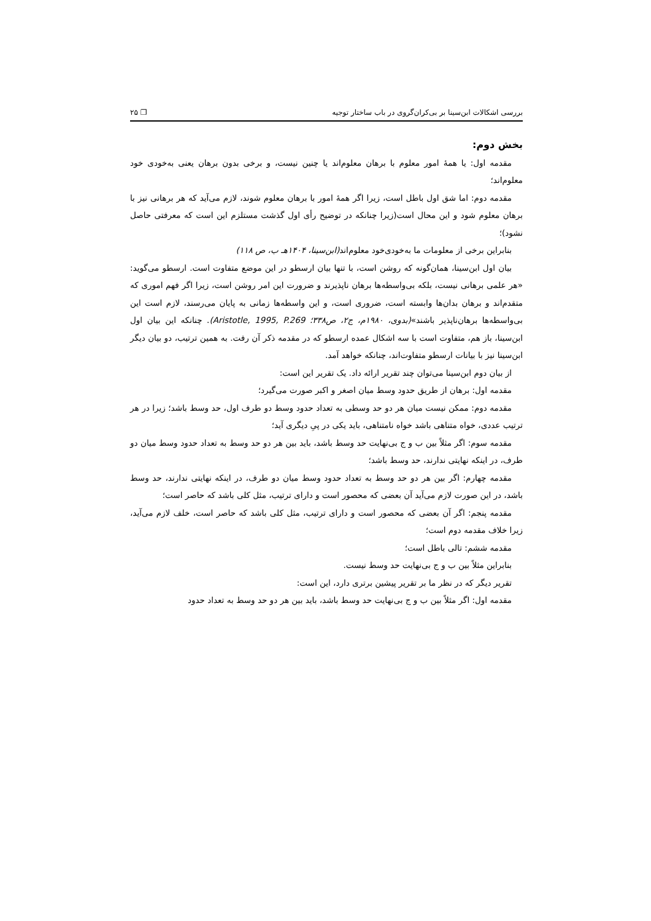بررسی اشکالات ابن‌سینا بر بی‌کران‌گروی در باب ساختار توجیه ❐ ۲۵
بخش دوم:
مقدمه اول: یا همهٔ امور معلوم با برهان معلوم‌اند یا چنین نیست، و برخی بدون برهان یعنی به‌خودی خود معلوم‌اند؛
مقدمه دوم: اما شق اول باطل است، زیرا اگر همهٔ امور با برهان معلوم شوند، لازم می‌آید که هر برهانی نیز با برهان معلوم شود و این محال است(زیرا چنانکه در توضیح رأی اول گذشت مستلزم این است که معرفتی حاصل نشود)؛
بنابراین برخی از معلومات ما به‌خودی‌خود معلوم‌اند(ابن‌سینا، ۱۴۰۴هـ ب، ص ۱۱۸)
بیان اول ابن‌سینا، همان‌گونه که روشن است، با تنها بیان ارسطو در این موضع متفاوت است. ارسطو می‌گوید: «هر علمی برهانی نیست، بلکه بی‌واسطه‌ها برهان ناپذیرند و ضرورت این امر روشن است، زیرا اگر فهم اموری که متقدم‌اند و برهان بدان‌ها وابسته است، ضروری است، و این واسطه‌ها زمانی به پایان می‌رسند، لازم است این بی‌واسطه‌ها برهان‌ناپذیر باشند»(بدوی، ۱۹۸۰م، ج۲، ص۳۳۸؛ Aristotle, 1995, P.269). چنانکه این بیان اول ابن‌سینا، باز هم، متفاوت است با سه اشکال عمده ارسطو که در مقدمه ذکر آن رفت. به همین ترتیب، دو بیان دیگر ابن‌سینا نیز با بیانات ارسطو متفاوت‌اند، چنانکه خواهد آمد.
از بیان دوم ابن‌سینا می‌توان چند تقریر ارائه داد. یک تقریر این است:
مقدمه اول: برهان از طریق حدود وسط میان اصغر و اکبر صورت می‌گیرد؛
مقدمه دوم: ممکن نیست میان هر دو حد وسطی به تعداد حدود وسط دو طرف اول، حد وسط باشد؛ زیرا در هر ترتیب عددی، خواه متناهی باشد خواه نامتناهی، باید یکی در پیِ دیگری آید؛
مقدمه سوم: اگر مثلاً بین ب و ج بی‌نهایت حد وسط باشد، باید بین هر دو حد وسط به تعداد حدود وسط میان دو طرف، در اینکه نهایتی ندارند، حد وسط باشد؛
مقدمه چهارم: اگر بین هر دو حد وسط به تعداد حدود وسط میان دو طرف، در اینکه نهایتی ندارند، حد وسط باشد، در این صورت لازم می‌آید آن بعضی که محصور است و دارای ترتیب، مثل کلی باشد که حاصر است؛
مقدمه پنجم: اگر آن بعضی که محصور است و دارای ترتیب، مثل کلی باشد که حاصر است، خلف لازم می‌آید، زیرا خلاف مقدمه دوم است؛
مقدمه ششم: تالی باطل است؛
بنابراین مثلاً بین ب و ج بی‌نهایت حد وسط نیست.
تقریر دیگر که در نظر ما بر تقریر پیشین برتری دارد، این است:
مقدمه اول: اگر مثلاً بین ب و ج بی‌نهایت حد وسط باشد، باید بین هر دو حد وسط به تعداد حدود